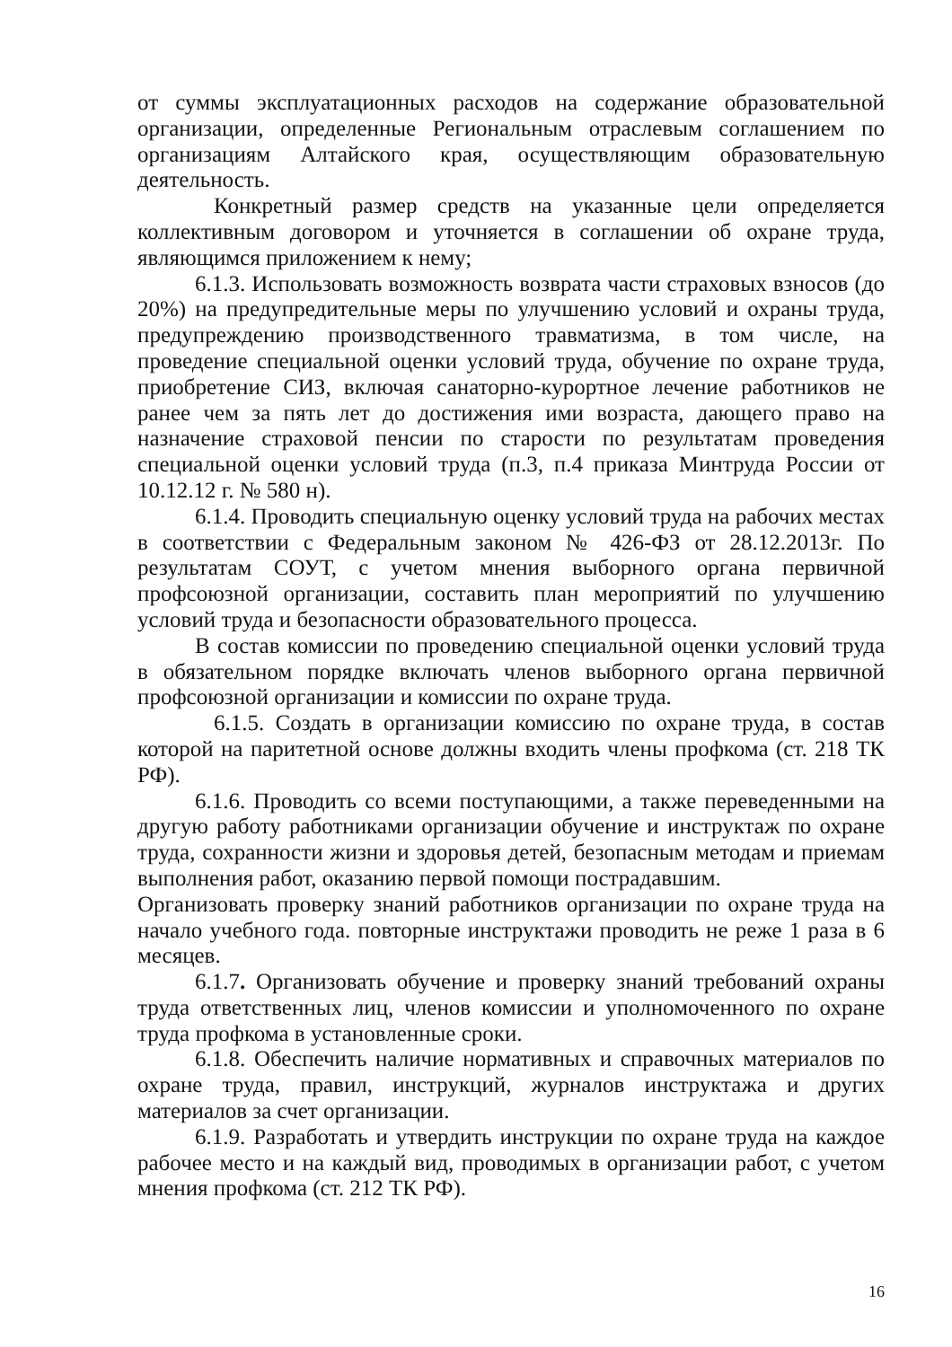от суммы эксплуатационных расходов на содержание образовательной организации, определенные Региональным отраслевым соглашением по организациям Алтайского края, осуществляющим образовательную деятельность.
Конкретный размер средств на указанные цели определяется коллективным договором и уточняется в соглашении об охране труда, являющимся приложением к нему;
6.1.3. Использовать возможность возврата части страховых взносов (до 20%) на предупредительные меры по улучшению условий и охраны труда, предупреждению производственного травматизма, в том числе, на проведение специальной оценки условий труда, обучение по охране труда, приобретение СИЗ, включая санаторно-курортное лечение работников не ранее чем за пять лет до достижения ими возраста, дающего право на назначение страховой пенсии по старости по результатам проведения специальной оценки условий труда (п.3, п.4 приказа Минтруда России от 10.12.12 г. № 580 н).
6.1.4. Проводить специальную оценку условий труда на рабочих местах в соответствии с Федеральным законом № 426-ФЗ от 28.12.2013г. По результатам СОУТ, с учетом мнения выборного органа первичной профсоюзной организации, составить план мероприятий по улучшению условий труда и безопасности образовательного процесса.
В состав комиссии по проведению специальной оценки условий труда в обязательном порядке включать членов выборного органа первичной профсоюзной организации и комиссии по охране труда.
6.1.5. Создать в организации комиссию по охране труда, в состав которой на паритетной основе должны входить члены профкома (ст. 218 ТК РФ).
6.1.6. Проводить со всеми поступающими, а также переведенными на другую работу работниками организации обучение и инструктаж по охране труда, сохранности жизни и здоровья детей, безопасным методам и приемам выполнения работ, оказанию первой помощи пострадавшим.
Организовать проверку знаний работников организации по охране труда на начало учебного года. повторные инструктажи проводить не реже 1 раза в 6 месяцев.
6.1.7. Организовать обучение и проверку знаний требований охраны труда ответственных лиц, членов комиссии и уполномоченного по охране труда профкома в установленные сроки.
6.1.8. Обеспечить наличие нормативных и справочных материалов по охране труда, правил, инструкций, журналов инструктажа и других материалов за счет организации.
6.1.9. Разработать и утвердить инструкции по охране труда на каждое рабочее место и на каждый вид, проводимых в организации работ, с учетом мнения профкома (ст. 212 ТК РФ).
16